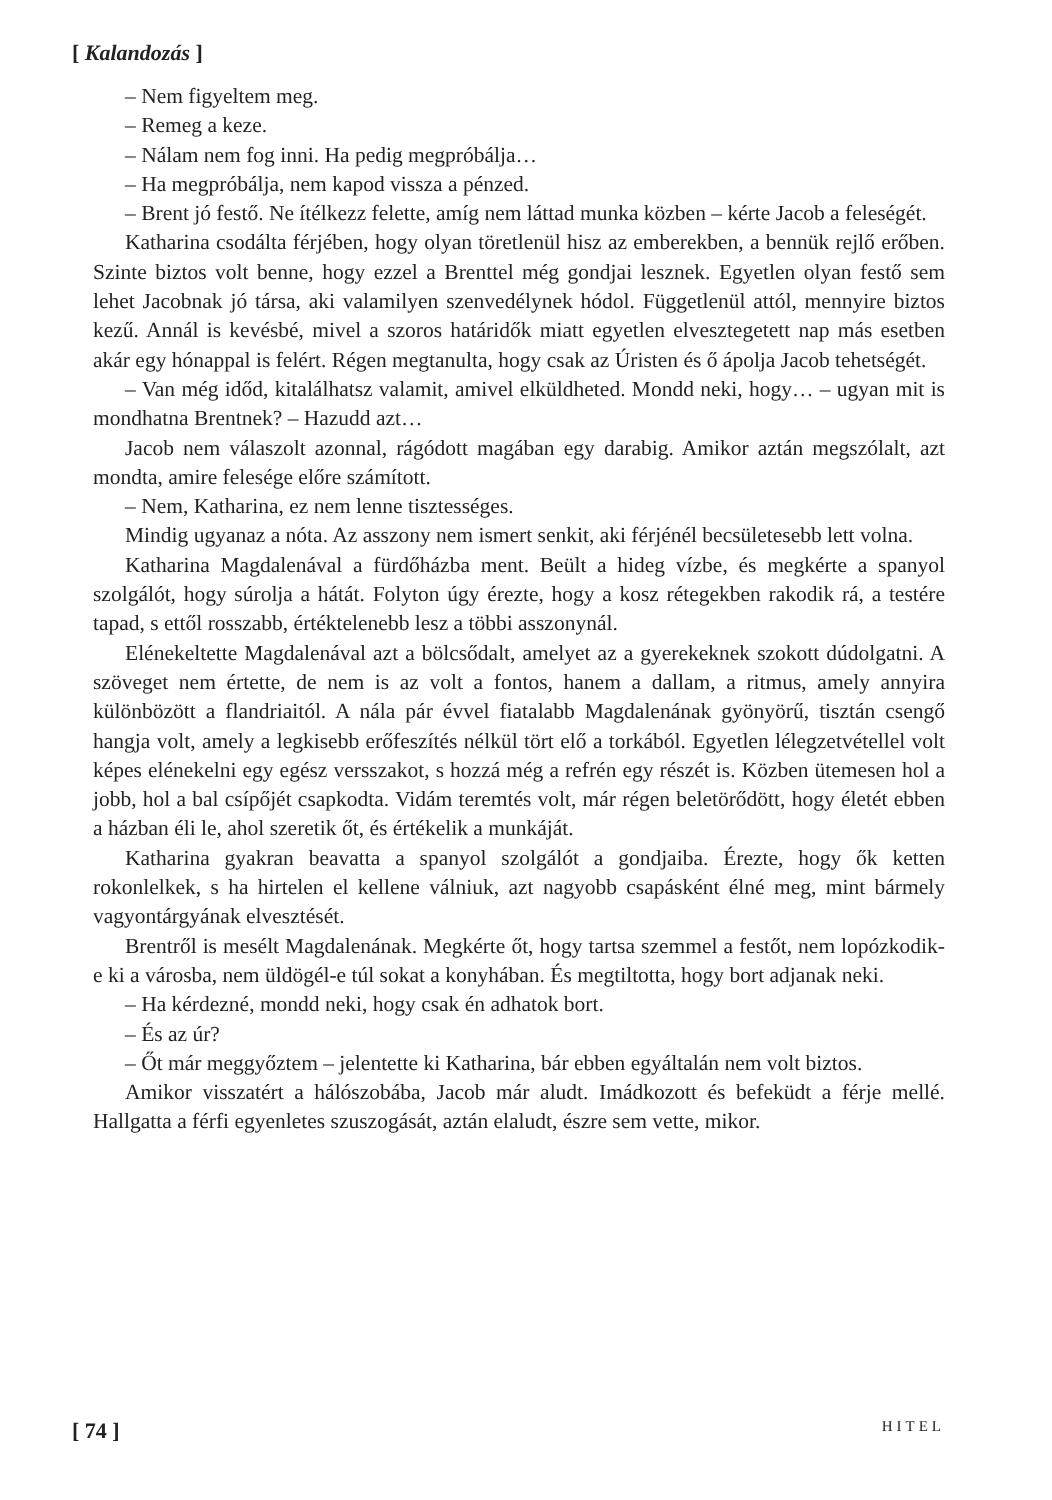[ Kalandozás ]
– Nem figyeltem meg.
– Remeg a keze.
– Nálam nem fog inni. Ha pedig megpróbálja…
– Ha megpróbálja, nem kapod vissza a pénzed.
– Brent jó festő. Ne ítélkezz felette, amíg nem láttad munka közben – kérte Jacob a feleségét.
Katharina csodálta férjében, hogy olyan töretlenül hisz az emberekben, a bennük rejlő erőben. Szinte biztos volt benne, hogy ezzel a Brenttel még gondjai lesznek. Egyetlen olyan festő sem lehet Jacobnak jó társa, aki valamilyen szenvedélynek hódol. Függetlenül attól, mennyire biztos kezű. Annál is kevésbé, mivel a szoros határidők miatt egyetlen elvesztegetett nap más esetben akár egy hónappal is felért. Régen megtanulta, hogy csak az Úristen és ő ápolja Jacob tehetségét.
– Van még időd, kitalálhatsz valamit, amivel elküldheted. Mondd neki, hogy… – ugyan mit is mondhatna Brentnek? – Hazudd azt…
Jacob nem válaszolt azonnal, rágódott magában egy darabig. Amikor aztán megszólalt, azt mondta, amire felesége előre számított.
– Nem, Katharina, ez nem lenne tisztességes.
Mindig ugyanaz a nóta. Az asszony nem ismert senkit, aki férjénél becsületesebb lett volna.
Katharina Magdalenával a fürdőházba ment. Beült a hideg vízbe, és megkérte a spanyol szolgálót, hogy súrolja a hátát. Folyton úgy érezte, hogy a kosz rétegekben rakodik rá, a testére tapad, s ettől rosszabb, értéktelenebb lesz a többi asszonynál.
Elénekeltette Magdalenával azt a bölcsődalt, amelyet az a gyerekeknek szokott dúdolgatni. A szöveget nem értette, de nem is az volt a fontos, hanem a dallam, a ritmus, amely annyira különbözött a flandriaitól. A nála pár évvel fiatalabb Magdalenának gyönyörű, tisztán csengő hangja volt, amely a legkisebb erőfeszítés nélkül tört elő a torkából. Egyetlen lélegzetvétellel volt képes elénekelni egy egész versszakot, s hozzá még a refrén egy részét is. Közben ütemesen hol a jobb, hol a bal csípőjét csapkodta. Vidám teremtés volt, már régen beletörődött, hogy életét ebben a házban éli le, ahol szeretik őt, és értékelik a munkáját.
Katharina gyakran beavatta a spanyol szolgálót a gondjaiba. Érezte, hogy ők ketten rokonlelkek, s ha hirtelen el kellene válniuk, azt nagyobb csapásként élné meg, mint bármely vagyontárgyának elvesztését.
Brentről is mesélt Magdalenának. Megkérte őt, hogy tartsa szemmel a festőt, nem lopózkodik-e ki a városba, nem üldögél-e túl sokat a konyhában. És megtiltotta, hogy bort adjanak neki.
– Ha kérdezné, mondd neki, hogy csak én adhatok bort.
– És az úr?
– Őt már meggyőztem – jelentette ki Katharina, bár ebben egyáltalán nem volt biztos.
Amikor visszatért a hálószobába, Jacob már aludt. Imádkozott és befeküdt a férje mellé. Hallgatta a férfi egyenletes szuszogását, aztán elaludt, észre sem vette, mikor.
[ 74 ] HITEL